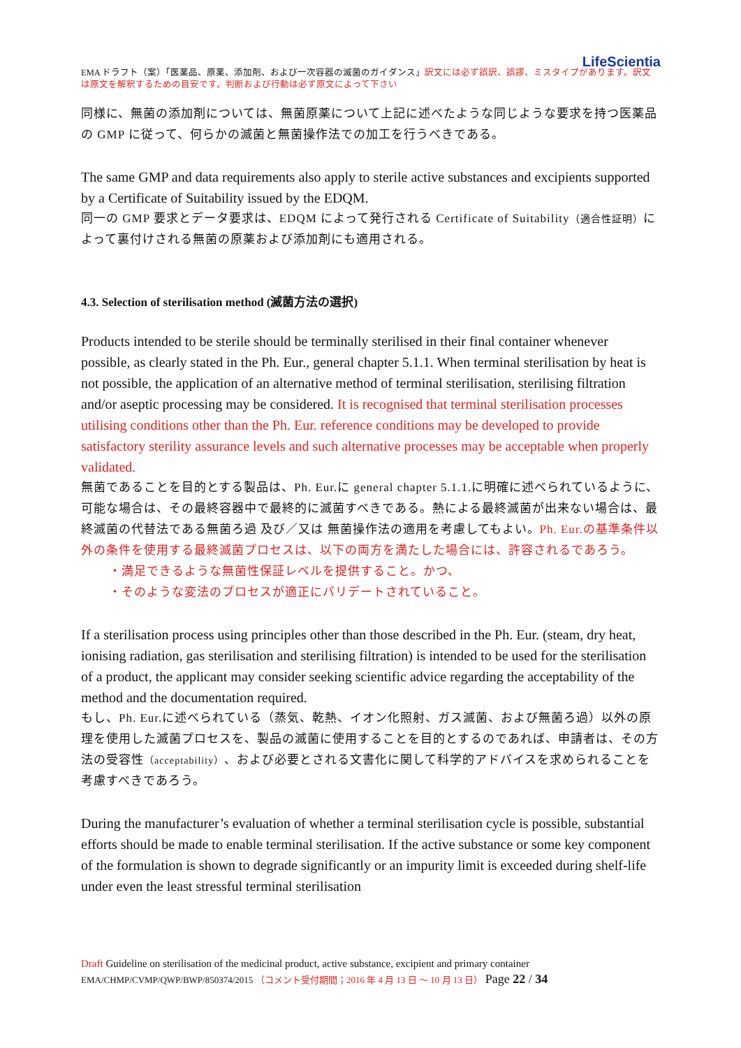LifeScientia
EMA ドラフト（案）「医薬品、原薬、添加剤、および一次容器の滅菌のガイダンス」訳文には必ず誤訳、誤謬、ミスタイプがあります。訳文は原文を解釈するための目安です。判断および行動は必ず原文によって下さい
同様に、無菌の添加剤については、無菌原薬について上記に述べたような同じような要求を持つ医薬品の GMP に従って、何らかの滅菌と無菌操作法での加工を行うべきである。
The same GMP and data requirements also apply to sterile active substances and excipients supported by a Certificate of Suitability issued by the EDQM.
同一の GMP 要求とデータ要求は、EDQM によって発行される Certificate of Suitability（適合性証明）によって裏付けされる無菌の原薬および添加剤にも適用される。
4.3. Selection of sterilisation method (滅菌方法の選択)
Products intended to be sterile should be terminally sterilised in their final container whenever possible, as clearly stated in the Ph. Eur., general chapter 5.1.1. When terminal sterilisation by heat is not possible, the application of an alternative method of terminal sterilisation, sterilising filtration and/or aseptic processing may be considered. It is recognised that terminal sterilisation processes utilising conditions other than the Ph. Eur. reference conditions may be developed to provide satisfactory sterility assurance levels and such alternative processes may be acceptable when properly validated.
無菌であることを目的とする製品は、Ph. Eur.に general chapter 5.1.1.に明確に述べられているように、可能な場合は、その最終容器中で最終的に滅菌すべきである。熱による最終滅菌が出来ない場合は、最終滅菌の代替法である無菌ろ過 及び／又は 無菌操作法の適用を考慮してもよい。Ph. Eur.の基準条件以外の条件を使用する最終滅菌プロセスは、以下の両方を満たした場合には、許容されるであろう。
・満足できるような無菌性保証レベルを提供すること。かつ、
・そのような変法のプロセスが適正にバリデートされていること。
If a sterilisation process using principles other than those described in the Ph. Eur. (steam, dry heat, ionising radiation, gas sterilisation and sterilising filtration) is intended to be used for the sterilisation of a product, the applicant may consider seeking scientific advice regarding the acceptability of the method and the documentation required.
もし、Ph. Eur.に述べられている（蒸気、乾熱、イオン化照射、ガス滅菌、および無菌ろ過）以外の原理を使用した滅菌プロセスを、製品の滅菌に使用することを目的とするのであれば、申請者は、その方法の受容性（acceptability）、および必要とされる文書化に関して科学的アドバイスを求められることを考慮すべきであろう。
During the manufacturer’s evaluation of whether a terminal sterilisation cycle is possible, substantial efforts should be made to enable terminal sterilisation. If the active substance or some key component of the formulation is shown to degrade significantly or an impurity limit is exceeded during shelf-life under even the least stressful terminal sterilisation
Draft Guideline on sterilisation of the medicinal product, active substance, excipient and primary container
EMA/CHMP/CVMP/QWP/BWP/850374/2015 （コメント受付期間；2016 年 4 月 13 日 ～ 10 月 13 日） Page 22 / 34